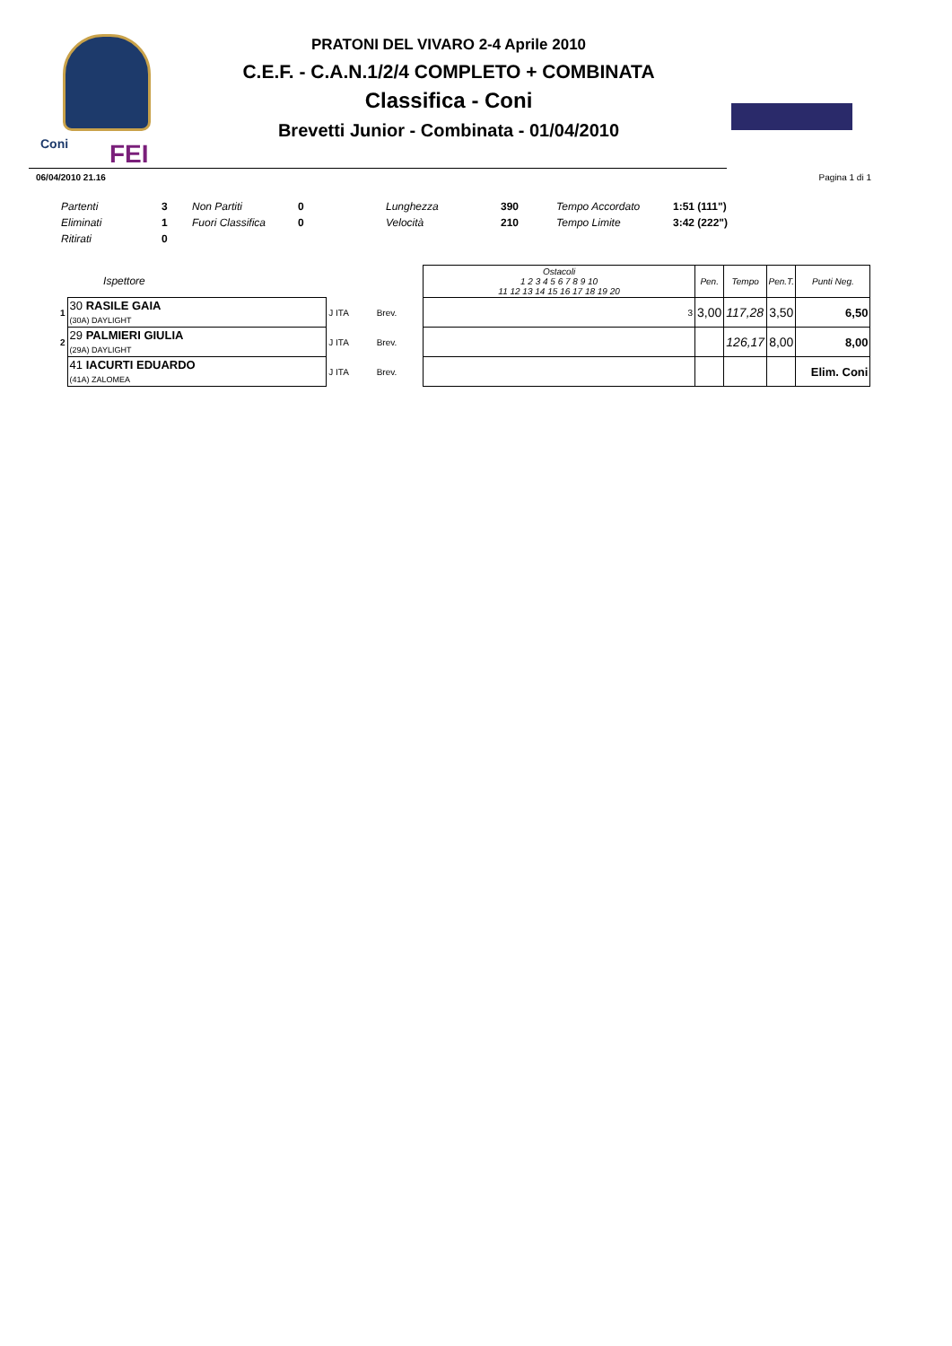Coni FEI
PRATONI DEL VIVARO 2-4 Aprile 2010
C.E.F. - C.A.N.1/2/4 COMPLETO + COMBINATA
Classifica - Coni
Brevetti Junior - Combinata - 01/04/2010
06/04/2010 21.16 Pagina 1 di 1
| Partenti | 3 | Non Partiti | 0 | Lunghezza | 390 | Tempo Accordato | 1:51 (111") |
| Eliminati | 1 | Fuori Classifica | 0 | Velocità | 210 | Tempo Limite | 3:42 (222") |
| Ritirati | 0 | | | | | | |
| | Ispettore | | | Ostacoli 1 2 3 4 5 6 7 8 9 10 11 12 13 14 15 16 17 18 19 20 | Pen. | Tempo | Pen.T. | Punti Neg. |
| --- | --- | --- | --- | --- | --- | --- | --- | --- |
| 1 | 30 RASILE GAIA (30A) DAYLIGHT | J ITA | Brev. | 3 | 3,00 | 117,28 | 3,50 | 6,50 |
| 2 | 29 PALMIERI GIULIA (29A) DAYLIGHT | J ITA | Brev. | | | 126,17 | 8,00 | 8,00 |
| | 41 IACURTI EDUARDO (41A) ZALOMEA | J ITA | Brev. | | | | | Elim. Coni |